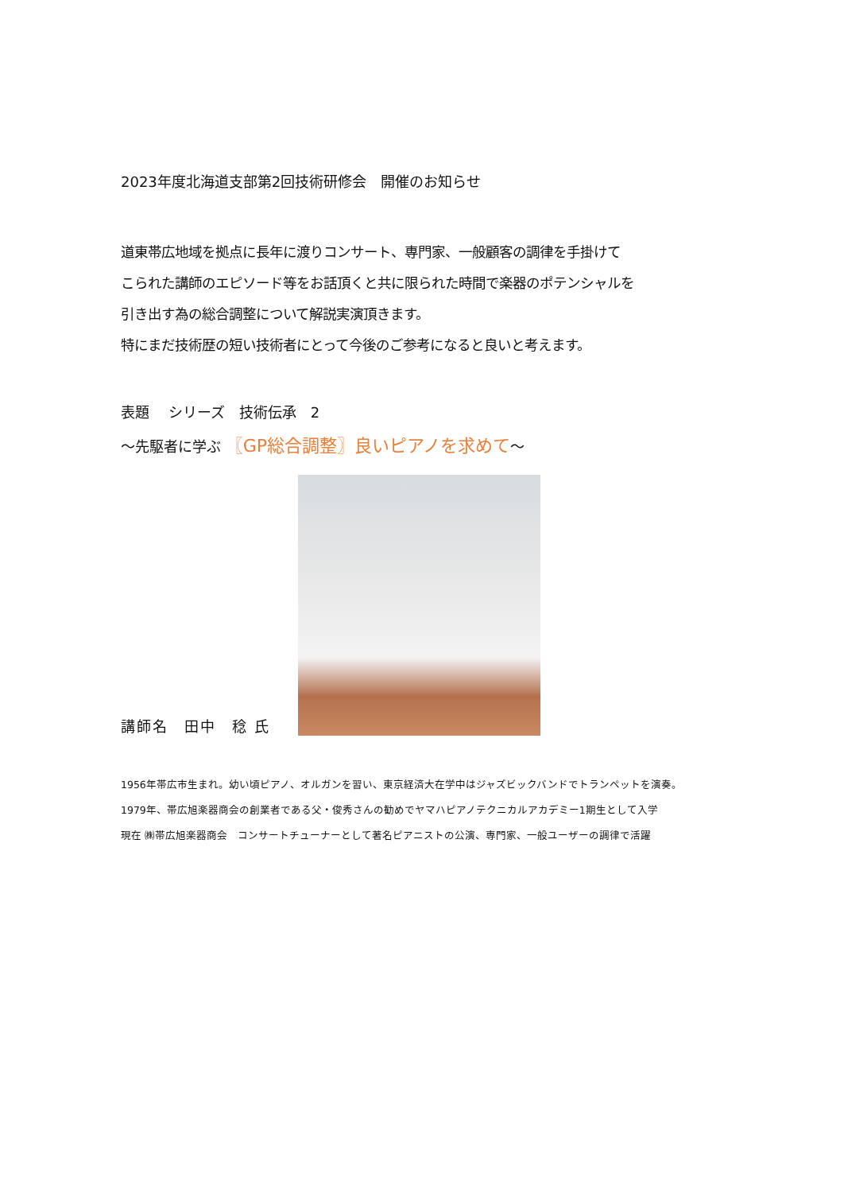2023年度北海道支部第2回技術研修会　開催のお知らせ
道東帯広地域を拠点に長年に渡りコンサート、専門家、一般顧客の調律を手掛けて
こられた講師のエピソード等をお話頂くと共に限られた時間で楽器のポテンシャルを
引き出す為の総合調整について解説実演頂きます。
特にまだ技術歴の短い技術者にとって今後のご参考になると良いと考えます。
表題　 シリーズ　技術伝承　2
～先駆者に学ぶ 〖GP総合調整〗良いピアノを求めて～
講師名　田中　稔 氏
1956年帯広市生まれ。幼い頃ピアノ、オルガンを習い、東京経済大在学中はジャズビックバンドでトランペットを演奏。
1979年、帯広旭楽器商会の創業者である父・俊秀さんの勧めでヤマハピアノテクニカルアカデミー1期生として入学
現在 ㈱帯広旭楽器商会　コンサートチューナーとして著名ピアニストの公演、専門家、一般ユーザーの調律で活躍